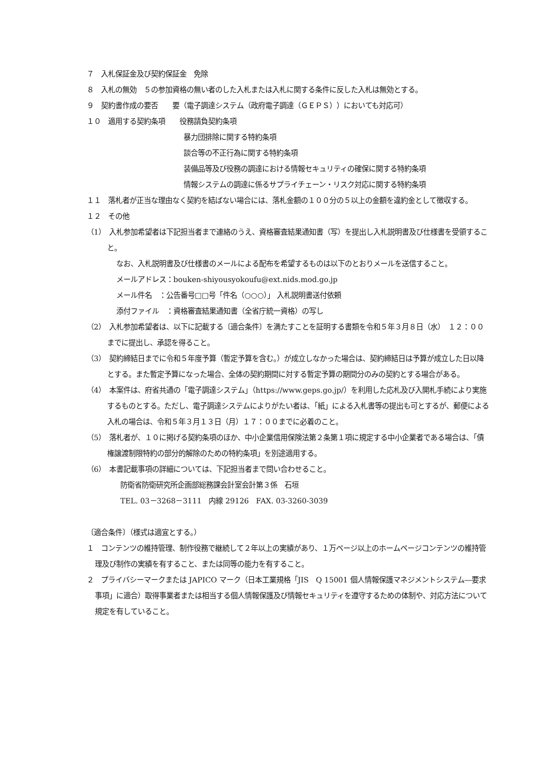７　入札保証金及び契約保証金　免除
８　入札の無効　５の参加資格の無い者のした入札または入札に関する条件に反した入札は無効とする。
９　契約書作成の要否　　要（電子調達システム（政府電子調達（ＧＥＰＳ））においても対応可）
１０　適用する契約条項　　役務請負契約条項
暴力団排除に関する特約条項
談合等の不正行為に関する特約条項
装備品等及び役務の調達における情報セキュリティの確保に関する特約条項
情報システムの調達に係るサプライチェーン・リスク対応に関する特約条項
１１　落札者が正当な理由なく契約を結ばない場合には、落札金額の１００分の５以上の金額を違約金として徴収する。
１２　その他
（1）　入札参加希望者は下記担当者まで連絡のうえ、資格審査結果通知書（写）を提出し入札説明書及び仕様書を受領すること。
なお、入札説明書及び仕様書のメールによる配布を希望するものは以下のとおりメールを送信すること。
メールアドレス：bouken-shiyousyokoufu@ext.nids.mod.go.jp
メール件名　：公告番号□□号「件名（○○○）」 入札説明書送付依頼
添付ファイル　：資格審査結果通知書（全省庁統一資格）の写し
（2）　入札参加希望者は、以下に記載する〔適合条件〕を満たすことを証明する書類を令和５年３月８日（水）　１２：００までに提出し、承認を得ること。
（3）　契約締結日までに令和５年度予算（暫定予算を含む。）が成立しなかった場合は、契約締結日は予算が成立した日以降とする。また暫定予算になった場合、全体の契約期間に対する暫定予算の期間分のみの契約とする場合がある。
（4）　本案件は、府省共通の「電子調達システム」（https://www.geps.go.jp/）を利用した応札及び入開札手続により実施するものとする。ただし、電子調達システムによりがたい者は、「紙」による入札書等の提出も可とするが、郵便による入札の場合は、令和５年３月１３日（月）１７：００までに必着のこと。
（5）　落札者が、１０に掲げる契約条項のほか、中小企業信用保険法第２条第１項に規定する中小企業者である場合は、「債権譲渡制限特約の部分的解除のための特約条項」を別途適用する。
（6）　本書記載事項の詳細については、下記担当者まで問い合わせること。
防衛省防衛研究所企画部総務課会計室会計第３係　石垣
TEL. 03－3268－3111　内線 29126　FAX. 03-3260-3039
〔適合条件〕（様式は適宜とする。）
１　コンテンツの維持管理、制作役務で継続して２年以上の実績があり、１万ページ以上のホームページコンテンツの維持管理及び制作の実績を有すること、または同等の能力を有すること。
２　プライバシーマークまたは JAPICO マーク（日本工業規格「JIS　Q 15001 個人情報保護マネジメントシステム―要求事項」に適合）取得事業者または相当する個人情報保護及び情報セキュリティを遵守するための体制や、対応方法について規定を有していること。